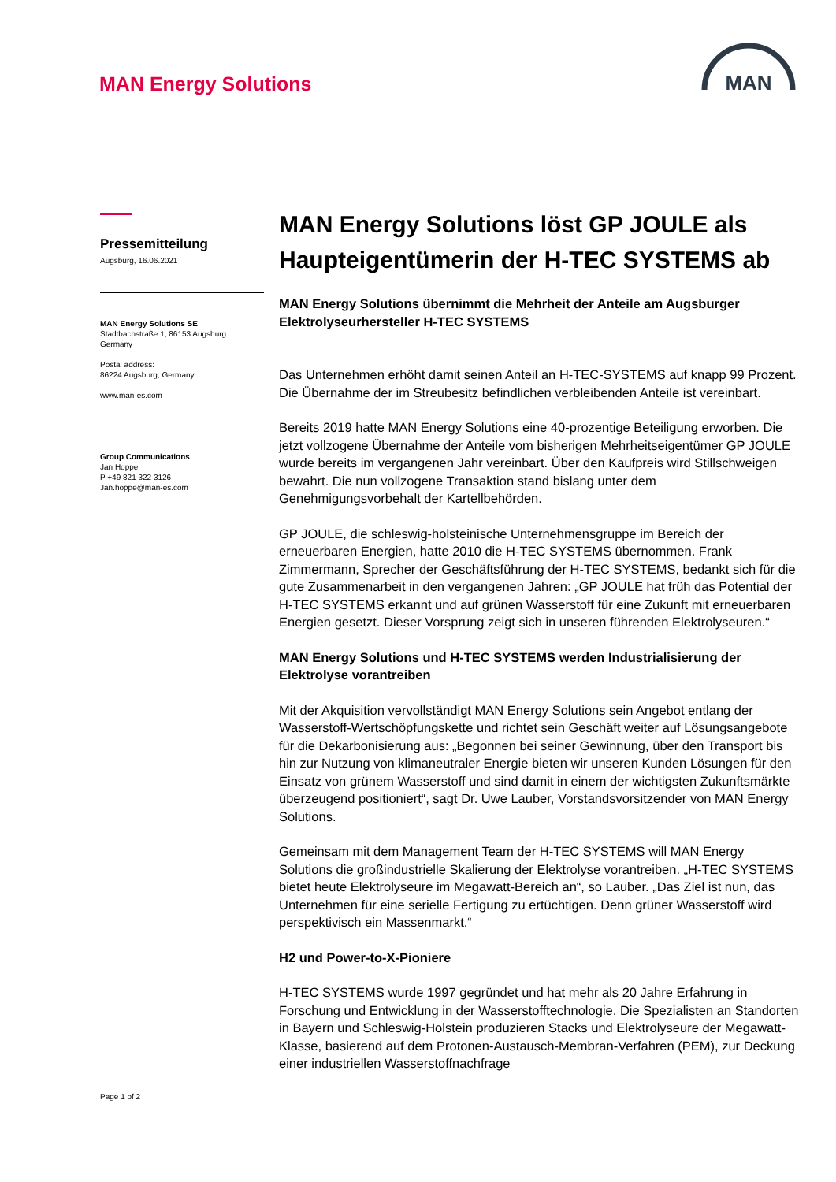MAN Energy Solutions
MAN
Pressemitteilung
Augsburg, 16.06.2021
MAN Energy Solutions SE
Stadtbachstraße 1, 86153 Augsburg
Germany
Postal address:
86224 Augsburg, Germany
www.man-es.com
Group Communications
Jan Hoppe
P +49 821 322 3126
Jan.hoppe@man-es.com
Page 1 of 2
MAN Energy Solutions löst GP JOULE als Haupteigentümerin der H-TEC SYSTEMS ab
MAN Energy Solutions übernimmt die Mehrheit der Anteile am Augsburger Elektrolyseurhersteller H-TEC SYSTEMS
Das Unternehmen erhöht damit seinen Anteil an H-TEC-SYSTEMS auf knapp 99 Prozent. Die Übernahme der im Streubesitz befindlichen verbleibenden Anteile ist vereinbart.
Bereits 2019 hatte MAN Energy Solutions eine 40-prozentige Beteiligung erworben. Die jetzt vollzogene Übernahme der Anteile vom bisherigen Mehrheitseigentümer GP JOULE wurde bereits im vergangenen Jahr vereinbart. Über den Kaufpreis wird Stillschweigen bewahrt. Die nun vollzogene Transaktion stand bislang unter dem Genehmigungsvorbehalt der Kartellbehörden.
GP JOULE, die schleswig-holsteinische Unternehmensgruppe im Bereich der erneuerbaren Energien, hatte 2010 die H-TEC SYSTEMS übernommen. Frank Zimmermann, Sprecher der Geschäftsführung der H-TEC SYSTEMS, bedankt sich für die gute Zusammenarbeit in den vergangenen Jahren: „GP JOULE hat früh das Potential der H-TEC SYSTEMS erkannt und auf grünen Wasserstoff für eine Zukunft mit erneuerbaren Energien gesetzt. Dieser Vorsprung zeigt sich in unseren führenden Elektrolyseuren.“
MAN Energy Solutions und H-TEC SYSTEMS werden Industrialisierung der Elektrolyse vorantreiben
Mit der Akquisition vervollständigt MAN Energy Solutions sein Angebot entlang der Wasserstoff-Wertschöpfungskette und richtet sein Geschäft weiter auf Lösungsangebote für die Dekarbonisierung aus: „Begonnen bei seiner Gewinnung, über den Transport bis hin zur Nutzung von klimaneutraler Energie bieten wir unseren Kunden Lösungen für den Einsatz von grünem Wasserstoff und sind damit in einem der wichtigsten Zukunftsmärkte überzeugend positioniert“, sagt Dr. Uwe Lauber, Vorstandsvorsitzender von MAN Energy Solutions.
Gemeinsam mit dem Management Team der H-TEC SYSTEMS will MAN Energy Solutions die großindustrielle Skalierung der Elektrolyse vorantreiben. „H-TEC SYSTEMS bietet heute Elektrolyseure im Megawatt-Bereich an“, so Lauber. „Das Ziel ist nun, das Unternehmen für eine serielle Fertigung zu ertüchtigen. Denn grüner Wasserstoff wird perspektivisch ein Massenmarkt.“
H2 und Power-to-X-Pioniere
H-TEC SYSTEMS wurde 1997 gegründet und hat mehr als 20 Jahre Erfahrung in Forschung und Entwicklung in der Wasserstofftechnologie. Die Spezialisten an Standorten in Bayern und Schleswig-Holstein produzieren Stacks und Elektrolyseure der Megawatt-Klasse, basierend auf dem Protonen-Austausch-Membran-Verfahren (PEM), zur Deckung einer industriellen Wasserstoffnachfrage